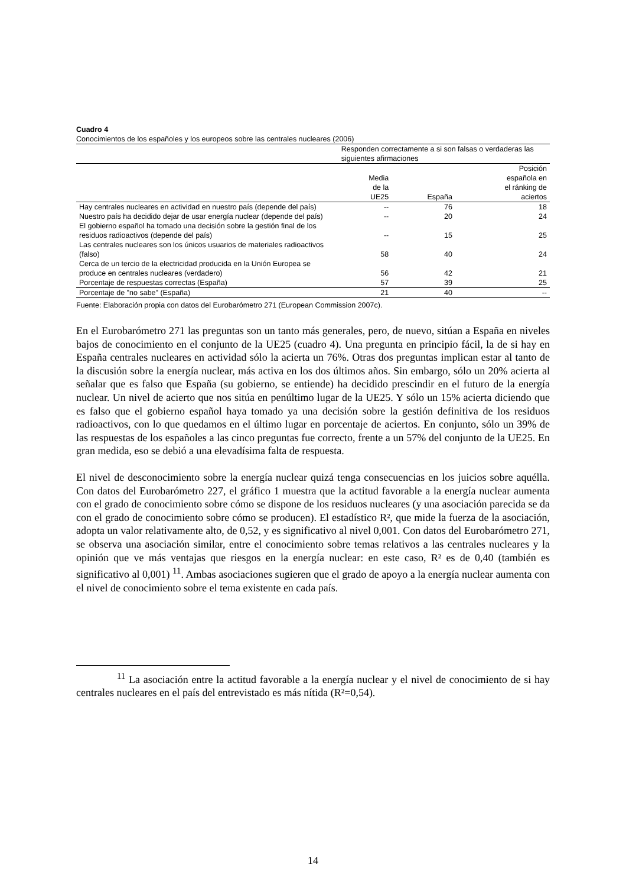Cuadro 4
Conocimientos de los españoles y los europeos sobre las centrales nucleares (2006)
| | Responden correctamente a si son falsas o verdaderas las siguientes afirmaciones | | |
| --- | --- | --- | --- |
| | Media de la UE25 | España | Posición española en el ránking de aciertos |
| Hay centrales nucleares en actividad en nuestro país (depende del país) | -- | 76 | 18 |
| Nuestro país ha decidido dejar de usar energía nuclear (depende del país) | -- | 20 | 24 |
| El gobierno español ha tomado una decisión sobre la gestión final de los residuos radioactivos (depende del país) | -- | 15 | 25 |
| Las centrales nucleares son los únicos usuarios de materiales radioactivos (falso) | 58 | 40 | 24 |
| Cerca de un tercio de la electricidad producida en la Unión Europea se produce en centrales nucleares (verdadero) | 56 | 42 | 21 |
| Porcentaje de respuestas correctas (España) | 57 | 39 | 25 |
| Porcentaje de "no sabe" (España) | 21 | 40 | -- |
Fuente: Elaboración propia con datos del Eurobarómetro 271 (European Commission 2007c).
En el Eurobarómetro 271 las preguntas son un tanto más generales, pero, de nuevo, sitúan a España en niveles bajos de conocimiento en el conjunto de la UE25 (cuadro 4). Una pregunta en principio fácil, la de si hay en España centrales nucleares en actividad sólo la acierta un 76%. Otras dos preguntas implican estar al tanto de la discusión sobre la energía nuclear, más activa en los dos últimos años. Sin embargo, sólo un 20% acierta al señalar que es falso que España (su gobierno, se entiende) ha decidido prescindir en el futuro de la energía nuclear. Un nivel de acierto que nos sitúa en penúltimo lugar de la UE25. Y sólo un 15% acierta diciendo que es falso que el gobierno español haya tomado ya una decisión sobre la gestión definitiva de los residuos radioactivos, con lo que quedamos en el último lugar en porcentaje de aciertos. En conjunto, sólo un 39% de las respuestas de los españoles a las cinco preguntas fue correcto, frente a un 57% del conjunto de la UE25. En gran medida, eso se debió a una elevadísima falta de respuesta.
El nivel de desconocimiento sobre la energía nuclear quizá tenga consecuencias en los juicios sobre aquélla. Con datos del Eurobarómetro 227, el gráfico 1 muestra que la actitud favorable a la energía nuclear aumenta con el grado de conocimiento sobre cómo se dispone de los residuos nucleares (y una asociación parecida se da con el grado de conocimiento sobre cómo se producen). El estadístico R², que mide la fuerza de la asociación, adopta un valor relativamente alto, de 0,52, y es significativo al nivel 0,001. Con datos del Eurobarómetro 271, se observa una asociación similar, entre el conocimiento sobre temas relativos a las centrales nucleares y la opinión que ve más ventajas que riesgos en la energía nuclear: en este caso, R² es de 0,40 (también es significativo al 0,001) <sup>11</sup>. Ambas asociaciones sugieren que el grado de apoyo a la energía nuclear aumenta con el nivel de conocimiento sobre el tema existente en cada país.
<sup>11</sup> La asociación entre la actitud favorable a la energía nuclear y el nivel de conocimiento de si hay centrales nucleares en el país del entrevistado es más nítida (R²=0,54).
14